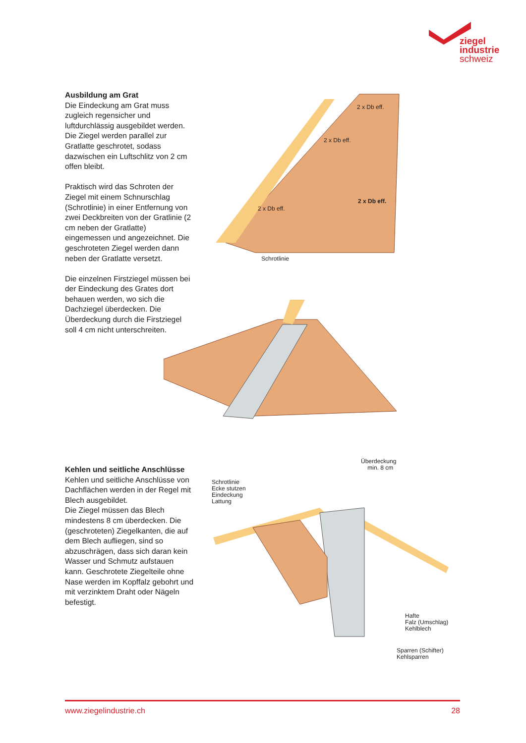ziegel
industrie
schweiz
Ausbildung am Grat
Die Eindeckung am Grat muss zugleich regensicher und luftdurchlässig ausgebildet werden. Die Ziegel werden parallel zur Gratlatte geschrotet, sodass dazwischen ein Luftschlitz von 2 cm offen bleibt.
Praktisch wird das Schroten der Ziegel mit einem Schnurschlag (Schrotlinie) in einer Entfernung von zwei Deckbreiten von der Gratlinie (2 cm neben der Gratlatte) eingemessen und angezeichnet. Die geschroteten Ziegel werden dann neben der Gratlatte versetzt.
Die einzelnen Firstziegel müssen bei der Eindeckung des Grates dort behauen werden, wo sich die Dachziegel überdecken. Die Überdeckung durch die Firstziegel soll 4 cm nicht unterschreiten.
2 x Db eff.
2 x Db eff.
2 x Db eff.
2 x Db eff.
Schrotlinie
Kehlen und seitliche Anschlüsse
Kehlen und seitliche Anschlüsse von Dachflächen werden in der Regel mit Blech ausgebildet.
Die Ziegel müssen das Blech mindestens 8 cm überdecken. Die (geschroteten) Ziegelkanten, die auf dem Blech aufliegen, sind so abzuschrägen, dass sich daran kein Wasser und Schmutz aufstauen kann. Geschrotete Ziegelteile ohne Nase werden im Kopffalz gebohrt und mit verzinktem Draht oder Nägeln befestigt.
Überdeckung
min. 8 cm
Schrotlinie
Ecke stutzen
Eindeckung
Lattung
Hafte
Falz (Umschlag)
Kehlblech
Sparren (Schifter)
Kehlsparren
www.ziegelindustrie.ch 28